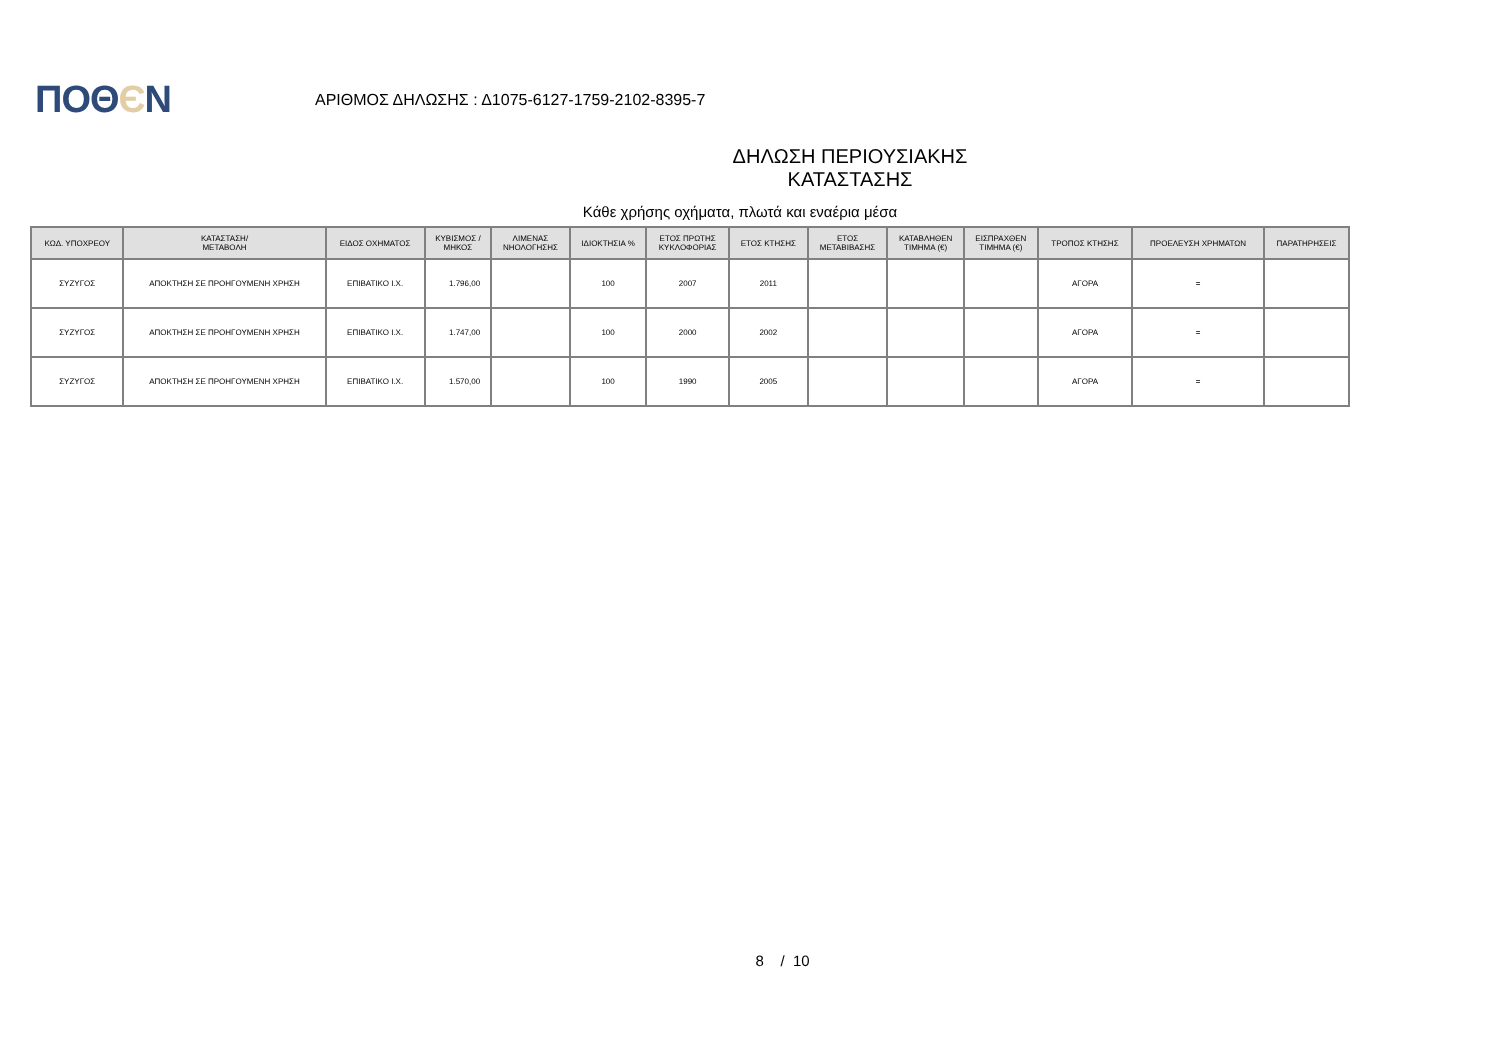ΠΟΘЄΝ
ΑΡΙΘΜΟΣ ΔΗΛΩΣΗΣ : Δ1075-6127-1759-2102-8395-7
ΔΗΛΩΣΗ ΠΕΡΙΟΥΣΙΑΚΗΣ ΚΑΤΑΣΤΑΣΗΣ
Κάθε χρήσης οχήματα, πλωτά και εναέρια μέσα
| ΚΩΔ. ΥΠΟΧΡΕΟΥ | ΚΑΤΑΣΤΑΣΗ/ ΜΕΤΑΒΟΛΗ | ΕΙΔΟΣ ΟΧΗΜΑΤΟΣ | ΚΥΒΙΣΜΟΣ / ΜΗΚΟΣ | ΛΙΜΕΝΑΣ ΝΗΟΛΟΓΗΣΗΣ | ΙΔΙΟΚΤΗΣΙΑ % | ΕΤΟΣ ΠΡΩΤΗΣ ΚΥΚΛΟΦΟΡΙΑΣ | ΕΤΟΣ ΚΤΗΣΗΣ | ΕΤΟΣ ΜΕΤΑΒΙΒΑΣΗΣ | ΚΑΤΑΒΛΗΘΕΝ ΤΙΜΗΜΑ (€) | ΕΙΣΠΡΑΧΘΕΝ ΤΙΜΗΜΑ (€) | ΤΡΟΠΟΣ ΚΤΗΣΗΣ | ΠΡΟΕΛΕΥΣΗ ΧΡΗΜΑΤΩΝ | ΠΑΡΑΤΗΡΗΣΕΙΣ |
| --- | --- | --- | --- | --- | --- | --- | --- | --- | --- | --- | --- | --- | --- |
| ΣΥΖΥΓΟΣ | ΑΠΟΚΤΗΣΗ ΣΕ ΠΡΟΗΓΟΥΜΕΝΗ ΧΡΗΣΗ | ΕΠΙΒΑΤΙΚΟ Ι.Χ. | 1.796,00 | | 100 | 2007 | 2011 | | | | ΑΓΟΡΑ | = | |
| ΣΥΖΥΓΟΣ | ΑΠΟΚΤΗΣΗ ΣΕ ΠΡΟΗΓΟΥΜΕΝΗ ΧΡΗΣΗ | ΕΠΙΒΑΤΙΚΟ Ι.Χ. | 1.747,00 | | 100 | 2000 | 2002 | | | | ΑΓΟΡΑ | = | |
| ΣΥΖΥΓΟΣ | ΑΠΟΚΤΗΣΗ ΣΕ ΠΡΟΗΓΟΥΜΕΝΗ ΧΡΗΣΗ | ΕΠΙΒΑΤΙΚΟ Ι.Χ. | 1.570,00 | | 100 | 1990 | 2005 | | | | ΑΓΟΡΑ | = | |
8 / 10